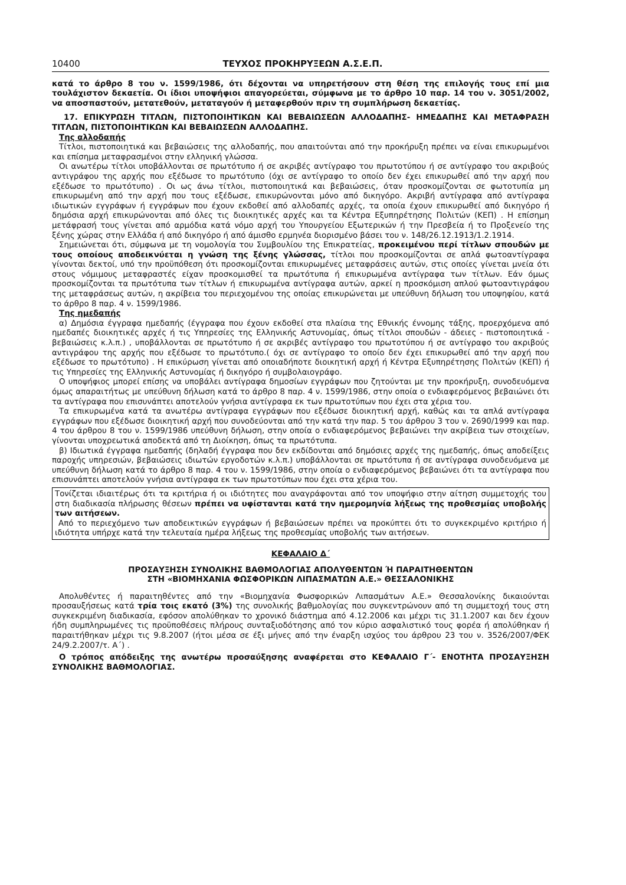10400 ΤΕΥΧΟΣ ΠΡΟΚΗΡΥΞΕΩΝ Α.Σ.Ε.Π.
κατά το άρθρο 8 του ν. 1599/1986, ότι δέχονται να υπηρετήσουν στη θέση της επιλογής τους επί μια τουλάχιστον δεκαετία. Οι ίδιοι υποψήφιοι απαγορεύεται, σύμφωνα με το άρθρο 10 παρ. 14 του ν. 3051/2002, να αποσπαστούν, μετατεθούν, μεταταγούν ή μεταφερθούν πριν τη συμπλήρωση δεκαετίας.
17. ΕΠΙΚΥΡΩΣΗ ΤΙΤΛΩΝ, ΠΙΣΤΟΠΟΙΗΤΙΚΩΝ ΚΑΙ ΒΕΒΑΙΩΣΕΩΝ ΑΛΛΟΔΑΠΗΣ- ΗΜΕΔΑΠΗΣ ΚΑΙ ΜΕΤΑΦΡΑΣΗ ΤΙΤΛΩΝ, ΠΙΣΤΟΠΟΙΗΤΙΚΩΝ ΚΑΙ ΒΕΒΑΙΩΣΕΩΝ ΑΛΛΟΔΑΠΗΣ.
Της αλλοδαπής
Τίτλοι, πιστοποιητικά και βεβαιώσεις της αλλοδαπής, που απαιτούνται από την προκήρυξη πρέπει να είναι επικυρωμένοι και επίσημα μεταφρασμένοι στην ελληνική γλώσσα.
Οι ανωτέρω τίτλοι υποβάλλονται σε πρωτότυπο ή σε ακριβές αντίγραφο του πρωτοτύπου ή σε αντίγραφο του ακριβούς αντιγράφου της αρχής που εξέδωσε το πρωτότυπο (όχι σε αντίγραφο το οποίο δεν έχει επικυρωθεί από την αρχή που εξέδωσε το πρωτότυπο) . Οι ως άνω τίτλοι, πιστοποιητικά και βεβαιώσεις, όταν προσκομίζονται σε φωτοτυπία μη επικυρωμένη από την αρχή που τους εξέδωσε, επικυρώνονται μόνο από δικηγόρο. Ακριβή αντίγραφα από αντίγραφα ιδιωτικών εγγράφων ή εγγράφων που έχουν εκδοθεί από αλλοδαπές αρχές, τα οποία έχουν επικυρωθεί από δικηγόρο ή δημόσια αρχή επικυρώνονται από όλες τις διοικητικές αρχές και τα Κέντρα Εξυπηρέτησης Πολιτών (ΚΕΠ) . Η επίσημη μετάφρασή τους γίνεται από αρμόδια κατά νόμο αρχή του Υπουργείου Εξωτερικών ή την Πρεσβεία ή το Προξενείο της ξένης χώρας στην Ελλάδα ή από δικηγόρο ή από άμισθο ερμηνέα διορισμένο βάσει του ν. 148/26.12.1913/1.2.1914.
Σημειώνεται ότι, σύμφωνα με τη νομολογία του Συμβουλίου της Επικρατείας, προκειμένου περί τίτλων σπουδών με τους οποίους αποδεικνύεται η γνώση της ξένης γλώσσας, τίτλοι που προσκομίζονται σε απλά φωτοαντίγραφα γίνονται δεκτοί, υπό την προϋπόθεση ότι προσκομίζονται επικυρωμένες μεταφράσεις αυτών, στις οποίες γίνεται μνεία ότι στους νόμιμους μεταφραστές είχαν προσκομισθεί τα πρωτότυπα ή επικυρωμένα αντίγραφα των τίτλων. Εάν όμως προσκομίζονται τα πρωτότυπα των τίτλων ή επικυρωμένα αντίγραφα αυτών, αρκεί η προσκόμιση απλού φωτοαντιγράφου της μεταφράσεως αυτών, η ακρίβεια του περιεχομένου της οποίας επικυρώνεται με υπεύθυνη δήλωση του υποψηφίου, κατά το άρθρο 8 παρ. 4 ν. 1599/1986.
Της ημεδαπής
α) Δημόσια έγγραφα ημεδαπής (έγγραφα που έχουν εκδοθεί στα πλαίσια της Εθνικής έννομης τάξης, προερχόμενα από ημεδαπές διοικητικές αρχές ή τις Υπηρεσίες της Ελληνικής Αστυνομίας, όπως τίτλοι σπουδών - άδειες - πιστοποιητικά - βεβαιώσεις κ.λ.π.) , υποβάλλονται σε πρωτότυπο ή σε ακριβές αντίγραφο του πρωτοτύπου ή σε αντίγραφο του ακριβούς αντιγράφου της αρχής που εξέδωσε το πρωτότυπο.( όχι σε αντίγραφο το οποίο δεν έχει επικυρωθεί από την αρχή που εξέδωσε το πρωτότυπο) . Η επικύρωση γίνεται από οποιαδήποτε διοικητική αρχή ή Κέντρα Εξυπηρέτησης Πολιτών (ΚΕΠ) ή τις Υπηρεσίες της Ελληνικής Αστυνομίας ή δικηγόρο ή συμβολαιογράφο.
Ο υποψήφιος μπορεί επίσης να υποβάλει αντίγραφα δημοσίων εγγράφων που ζητούνται με την προκήρυξη, συνοδευόμενα όμως απαραιτήτως με υπεύθυνη δήλωση κατά το άρθρο 8 παρ. 4 ν. 1599/1986, στην οποία ο ενδιαφερόμενος βεβαιώνει ότι τα αντίγραφα που επισυνάπτει αποτελούν γνήσια αντίγραφα εκ των πρωτοτύπων που έχει στα χέρια του.
Τα επικυρωμένα κατά τα ανωτέρω αντίγραφα εγγράφων που εξέδωσε διοικητική αρχή, καθώς και τα απλά αντίγραφα εγγράφων που εξέδωσε διοικητική αρχή που συνοδεύονται από την κατά την παρ. 5 του άρθρου 3 του ν. 2690/1999 και παρ. 4 του άρθρου 8 του ν. 1599/1986 υπεύθυνη δήλωση, στην οποία ο ενδιαφερόμενος βεβαιώνει την ακρίβεια των στοιχείων, γίνονται υποχρεωτικά αποδεκτά από τη Διοίκηση, όπως τα πρωτότυπα.
β) Ιδιωτικά έγγραφα ημεδαπής (δηλαδή έγγραφα που δεν εκδίδονται από δημόσιες αρχές της ημεδαπής, όπως αποδείξεις παροχής υπηρεσιών, βεβαιώσεις ιδιωτών εργοδοτών κ.λ.π.) υποβάλλονται σε πρωτότυπα ή σε αντίγραφα συνοδευόμενα με υπεύθυνη δήλωση κατά το άρθρο 8 παρ. 4 του ν. 1599/1986, στην οποία ο ενδιαφερόμενος βεβαιώνει ότι τα αντίγραφα που επισυνάπτει αποτελούν γνήσια αντίγραφα εκ των πρωτοτύπων που έχει στα χέρια του.
Τονίζεται ιδιαιτέρως ότι τα κριτήρια ή οι ιδιότητες που αναγράφονται από τον υποψήφιο στην αίτηση συμμετοχής του στη διαδικασία πλήρωσης θέσεων πρέπει να υφίστανται κατά την ημερομηνία λήξεως της προθεσμίας υποβολής των αιτήσεων.
Από το περιεχόμενο των αποδεικτικών εγγράφων ή βεβαιώσεων πρέπει να προκύπτει ότι το συγκεκριμένο κριτήριο ή ιδιότητα υπήρχε κατά την τελευταία ημέρα λήξεως της προθεσμίας υποβολής των αιτήσεων.
ΚΕΦΑΛΑΙΟ Δ΄
ΠΡΟΣΑΥΞΗΣΗ ΣΥΝΟΛΙΚΗΣ ΒΑΘΜΟΛΟΓΙΑΣ ΑΠΟΛΥΘΕΝΤΩΝ Ή ΠΑΡΑΙΤΗΘΕΝΤΩΝ
ΣΤΗ «ΒΙΟΜΗΧΑΝΙΑ ΦΩΣΦΟΡΙΚΩΝ ΛΙΠΑΣΜΑΤΩΝ Α.Ε.» ΘΕΣΣΑΛΟΝΙΚΗΣ
Απολυθέντες ή παραιτηθέντες από την «Βιομηχανία Φωσφορικών Λιπασμάτων Α.Ε.» Θεσσαλονίκης δικαιούνται προσαυξήσεως κατά τρία τοις εκατό (3%) της συνολικής βαθμολογίας που συγκεντρώνουν από τη συμμετοχή τους στη συγκεκριμένη διαδικασία, εφόσον απολύθηκαν το χρονικό διάστημα από 4.12.2006 και μέχρι τις 31.1.2007 και δεν έχουν ήδη συμπληρωμένες τις προϋποθέσεις πλήρους συνταξιοδότησης από τον κύριο ασφαλιστικό τους φορέα ή απολύθηκαν ή παραιτήθηκαν μέχρι τις 9.8.2007 (ήτοι μέσα σε έξι μήνες από την έναρξη ισχύος του άρθρου 23 του ν. 3526/2007/ΦΕΚ 24/9.2.2007/τ. Α΄) .
Ο τρόπος απόδειξης της ανωτέρω προσαύξησης αναφέρεται στο ΚΕΦΑΛΑΙΟ Γ΄- ΕΝΟΤΗΤΑ ΠΡΟΣΑΥΞΗΣΗ ΣΥΝΟΛΙΚΗΣ ΒΑΘΜΟΛΟΓΙΑΣ.